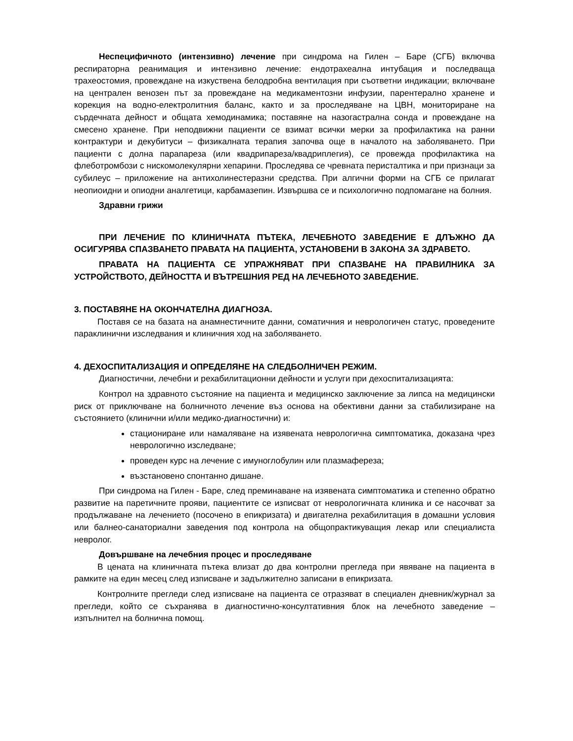Неспецифичното (интензивно) лечение при синдрома на Гилен – Баре (СГБ) включва респираторна реанимация и интензивно лечение: ендотрахеална интубация и последваща трахеостомия, провеждане на изкуствена белодробна вентилация при съответни индикации; включване на централен венозен път за провеждане на медикаментозни инфузии, парентерално хранене и корекция на водно-електролитния баланс, както и за проследяване на ЦВН, мониториране на сърдечната дейност и общата хемодинамика; поставяне на назогастрална сонда и провеждане на смесено хранене. При неподвижни пациенти се взимат всички мерки за профилактика на ранни контрактури и декубитуси – физикалната терапия започва още в началото на заболяването. При пациенти с долна парапареза (или квадрипареза/квадриплегия), се провежда профилактика на флеботромбози с нискомолекулярни хепарини. Проследява се чревната перисталтика и при признаци за субилеус – приложение на антихолинестеразни средства. При алгични форми на СГБ се прилагат неопиоидни и опиодни аналгетици, карбамазепин. Извършва се и психологично подпомагане на болния.
Здравни грижи
ПРИ ЛЕЧЕНИЕ ПО КЛИНИЧНАТА ПЪТЕКА, ЛЕЧЕБНОТО ЗАВЕДЕНИЕ Е ДЛЪЖНО ДА ОСИГУРЯВА СПАЗВАНЕТО ПРАВАТА НА ПАЦИЕНТА, УСТАНОВЕНИ В ЗАКОНА ЗА ЗДРАВЕТО.
ПРАВАТА НА ПАЦИЕНТА СЕ УПРАЖНЯВАТ ПРИ СПАЗВАНЕ НА ПРАВИЛНИКА ЗА УСТРОЙСТВОТО, ДЕЙНОСТТА И ВЪТРЕШНИЯ РЕД НА ЛЕЧЕБНОТО ЗАВЕДЕНИЕ.
3. ПОСТАВЯНЕ НА ОКОНЧАТЕЛНА ДИАГНОЗА.
Поставя се на базата на анамнестичните данни, соматичния и неврологичен статус, проведените параклинични изследвания и клиничния ход на заболяването.
4. ДЕХОСПИТАЛИЗАЦИЯ И ОПРЕДЕЛЯНЕ НА СЛЕДБОЛНИЧЕН РЕЖИМ.
Диагностични, лечебни и рехабилитационни дейности и услуги при дехоспитализацията:
Контрол на здравното състояние на пациента и медицинско заключение за липса на медицински риск от приключване на болничното лечение въз основа на обективни данни за стабилизиране на състоянието (клинични и/или медико-диагностични) и:
стациониране или намаляване на изявената неврологична симптоматика, доказана чрез неврологично изследване;
проведен курс на лечение с имуноглобулин или плазмафереза;
възстановено спонтанно дишане.
При синдрома на Гилен - Баре, след преминаване на изявената симптоматика и степенно обратно развитие на паретичните прояви, пациентите се изписват от неврологичната клиника и се насочват за продължаване на лечението (посочено в епикризата) и двигателна рехабилитация в домашни условия или балнео-санаториални заведения под контрола на общопрактикуващия лекар или специалиста невролог.
Довършване на лечебния процес и проследяване
В цената на клиничната пътека влизат до два контролни прегледа при явяване на пациента в рамките на един месец след изписване и задължително записани в епикризата.
Контролните прегледи след изписване на пациента се отразяват в специален дневник/журнал за прегледи, който се съхранява в диагностично-консултативния блок на лечебното заведение – изпълнител на болнична помощ.